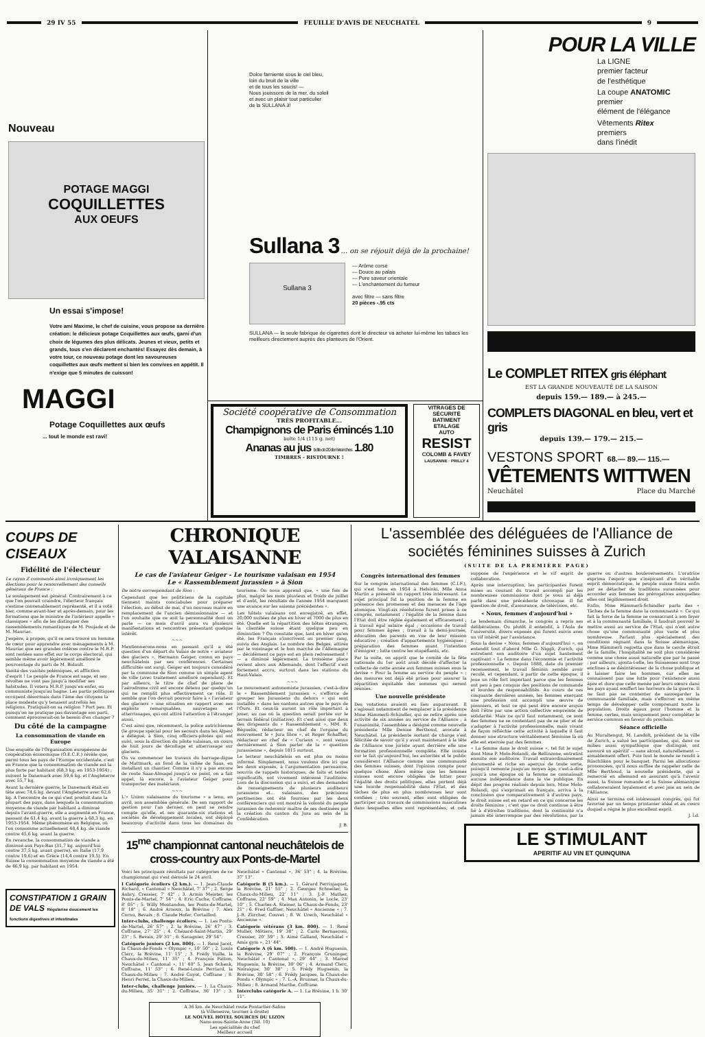29 IV 55 FEUILLE D'AVIS DE NEUCHATEL 9
Nouveau
POTAGE MAGGI
COQUILLETTES
AUX OEUFS
Un essai s'impose!
Votre ami Maxime, le chef de cuisine, vous propose sa dernière création: le délicieux potage Coquillettes aux œufs, garni d'un choix de légumes des plus délicats. Jeunes et vieux, petits et grands, tous s'en déclarent enchantés! Essayez dès demain, à votre tour, ce nouveau potage dont les savoureuses coquillettes aux œufs mettent si bien les convives en appétit. Il n'exige que 5 minutes de cuisson!
MAGGI
Potage Coquillettes aux œufs
... tout le monde est ravi!
Dolce farniente sous le ciel bleu,
loin du bruit de la ville
et de tous les soucis! —
Nous jouissons de la mer, du soleil
et avec un plaisir tout particulier
de la SULLANA 3!
Sullana 3 ... on se réjouit déjà de la prochaine!
Sullana 3
— Arôme corsé
— Douce au palais
— Pure saveur orientale
— L'enchantement du fumeur
avec filtre — sans filtre
20 pièces -.95 cts
SULLANA — la seule fabrique de cigarettes dont le directeur va acheter lui-même les tabacs les meilleurs directement auprès des planteurs de l'Orient.
Société coopérative de Consommation
TRÈS PROFITABLE...
Champignons de Paris émincés 1.10
boîte 1/4 (115 g. net)
Ananas au jus boîte de 20 demi-tranches 1.80
TIMBRES - RISTOURNE !
VITRAGES DE SÉCURITÉ
BATIMENT
ETALAGE
AUTO
RESIST
COLOMB & FAVEY
LAUSANNE · PRILLY 4
POUR LA VILLE
La LIGNE
premier facteur
de l'esthétique
La coupe ANATOMIC
premier
élément de l'élégance
Vêtements Ritex
premiers
dans l'inédit
Le COMPLET RITEX gris éléphant
EST LA GRANDE NOUVEAUTÉ DE LA SAISON
depuis 159.— 189.— à 245.—
COMPLETS DIAGONAL en bleu, vert et gris
depuis 139.— 179.— 215.—
VESTONS SPORT 68.— 89.— 115.—
VÊTEMENTS WITTWEN
Neuchâtel Place du Marché
COUPS DE CISEAUX
Fidélité de l'électeur
Le rayon Z commente ainsi ironiquement les élections pour le renouvellement des conseils généraux de France :
Le soulagement est général. Contrairement à ce que l'on pouvait craindre, l'électeur français s'estime convenablement représenté, et il a voté hier, comme avant-hier et après-demain, pour les formations que le ministre de l'intérieur appelle « classiques » afin de les distinguer des rassemblements romantiques de M. Poujade et de M. Mauriac.
J'espère, à propos, qu'il se sera trouvé un homme de cœur pour apprendre avec ménagements à M. Mauriac que ses grandes colères contre le M.R.P. sont restées sans effet sur le corps électoral, qui semble même avoir légèrement amélioré le pourcentage du parti de M. Bidault.
Vanité des vanités polémiques, et affliction d'esprit ! Le peuple de France est sage, et ses révoltes ne vont pas jusqu'à modifier ses habitudes. Il votera M.R.P. jusqu'en enfer, ou communiste jusqu'au bagne. Les partis politiques occupent désormais dans l'âme des citoyens la place modeste qu'y tenaient autrefois les religions. Pratiquait-on sa religion ? Fort peu. Et puisqu'on ne pratique pas davantage son parti, comment éprouverait-on le besoin d'en changer ?
Du côté de la campagne
La consommation de viande en Europe
Une enquête de l'Organisation européenne de coopération économique (O.E.C.E.) révèle que, parmi tous les pays de l'Europe occidentale, c'est en France que la consommation de viande est la plus forte par habitant (68,3 kg. en 1953-1954) ; suivent le Danemark avec 59,6 kg. et l'Angleterre avec 55,7 kg.
Avant la dernière guerre, le Danemark était en tête avec 74,6 kg. devant l'Angleterre avec 62,6 kg. A l'encontre de ce qui s'est produit dans la plupart des pays, dans lesquels la consommation moyenne de viande par habitant a diminué depuis l'avant-guerre, elle a augmenté en France, passant de 61,4 kg. avant la guerre à 68,3 kg. en 1953-1954. Même phénomène en Belgique, où l'on consomme actuellement 48,4 kg. de viande contre 45,6 kg. avant la guerre.
En revanche, la consommation de viande a diminué aux Pays-Bas (31,7 kg. aujourd'hui contre 37,5 kg. avant guerre), en Italie (17,9 contre 19,6) et en Grèce (14,4 contre 19,5). En Suisse la consommation moyenne de viande a été de 46,9 kg. par habitant en 1954.
CONSTIPATION 1 GRAIN DE VALS Régularise doucement les fonctions digestives et intestinales
CHRONIQUE VALAISANNE
Le cas de l'aviateur Geiger - Le tourisme valaisan en 1954
Le « Rassemblement jurassien » à Sion
De notre correspondant de Sion :
Cependant que les politiciens de la capitale tiennent maints conciabules pour préparer l'élection, au début de mai, d'un nouveau maire en remplacement de l'ancien démissionnaire — et l'on souhaite que ce soit la personnalité dont on parle — ce mois d'avril aura vu plusieurs manifestations et rencontres présentant quelque intérêt.
~~~
Mentionnerons-nous en passant qu'il a été question d'un départ du Valais de notre « aviateur des glaciers », Hermann Geiger, connu en pays neuchâtelois par ses conférences. Certaines difficultés ont surgi. Geiger est toujours considéré par la commune de Sion comme un simple agent de ville (avec traitement amélioré cependant). Et par ailleurs, le titre de chef de place de l'aérodrome civil est encore détenu par quelqu'un qui ne remplit plus effectivement ce rôle. Il semble que l'on devrait pouvoir faire à « l'aviateur des glaciers » une situation en rapport avec ses exploits remarquables, sauvetages et atterrissages, qui ont attiré l'attention à l'étranger aussi.
C'est ainsi que, récemment, la police autrichienne (le groupe spécial pour les secours dans les Alpes) a délégué, à Sion, cinq officiers-pilotes qui ont suivi, sous la direction du pilote valaisan, un cours de huit jours de décollage et atterrissage sur glaciers.
On va commencer les travaux du barrage-digue de Mattmark, au fond de la vallée de Saas, en installant un chantier. Comme il n'y a pas encore de route Saas-Almagel jusqu'à ce point, on a fait appel, là encore, à l'aviateur Geiger pour transporter des matériaux.
~~~
L'« Union valaisanne du tourisme » a tenu, en avril, son assemblée générale. De son rapport de gestion pour l'an dernier, on peut se rendre compte qu'elle, et ses quarante-six stations et sociétés de développement locales, ont déployé beaucoup d'activité dans tous les domaines du tourisme. On nous apprend que, « une fois de plus, malgré les mois pluvieux et froids de juillet et d'août, les résultats de l'année 1954 marquent une avance sur les saisons précédentes ».
Les hôtels valaisans ont enregistré, en effet, 20,000 nuitées de plus en hiver et 7000 de plus en été. Quelle est la répartition des hôtes étrangers, la clientèle suisse étant quelque peu en diminution ? On constate que, tant en hiver qu'en été, les Français s'inscrivent au premier rang, suivis des Anglais. Le nombre des Belges, attirés par le voisinage et le bon marché de l'Allemagne — décidément ce pays est en plein redressement ! — a diminué légèrement. La troisième place revient alors aux Allemands, dont l'effectif s'est fortement accru, surtout dans les stations du Haut-Valais.
~~~
Le mouvement autonomiste jurassien, c'est-à-dire le « Rassemblement jurassien », s'efforce de grouper les Jurassiens du dehors « qui sont installés » dans les cantons autres que le pays de l'Ours. Et ceux-là auront un rôle important à jouer, au cas où la question serait portée sur le terrain fédéral (initiative). Et c'est ainsi que deux des dirigeants du « Rassemblement », MM. R. Béguelin, rédacteur en chef de l'organe du mouvement le « Jura libre », et Roger Schaffter, rédacteur en chef de « Curieux », sont venus dernièrement à Sion parler de la « question jurassienne », depuis 1815 surtout.
Le lecteur neuchâtelois en est plus ou moins informé. Simplement, nous voulons dire ici que les deux exposés, à l'argumentation persuasive, nourris de rappels historiques, de faits et textes significatifs, ont vivement intéressé l'auditoire. Lors de la discussion qui a suivi, et des demandes de renseignements de plusieurs auditeurs jurassiens et... valaisans, des précisions pertinentes ont été fournies par les deux conférenciers qui ont montré la volonté du peuple jurassien de redevenir maître de ses destinées par la création du canton du Jura au sein de la Confédération.
J. B.
15<sup>me</sup> championnat cantonal neuchâtelois de cross-country aux Ponts-de-Martel
Voici les principaux résultats par catégories de ce championnat qui s'est déroulé le 24 avril.
I Catégorie écoliers (2 km.). — 1. Jean-Claude Richard, « Cantonal » Neuchâtel, 7' 37" ; 2. Serge Aubry, Cressier, 7' 42" ; 3. Armin Meister, les Ponts-de-Martel, 7' 54" ; 4. Eric Cuche, Coffrane, 8' 05" ; 5. Willy Montandon, les Ponts-de-Martel, 8' 18" ; 6. André Arnoux, la Brévine ; 7. Alex Cornu, Bevaix ; 8. Claude Hofer, Cortaillod.
Inter-clubs, challenge écoliers. — 1. Les Ponts-de-Martel, 26' 57" ; 2. la Brévine, 26' 47" ; 3. Coffrane, 27' 25" ; 4. Chézard-Saint-Martin, 29' 23" ; 5. Bevaix, 29' 31" ; 6. Savagnier, 29' 54".
Catégorie juniors (2 km. 800). — 1. René Jacot, la Chaux-de-Fonds « Olympic », 10' 50" ; 2. Louis Clerc, la Brévine, 11' 15" ; 3. Frédy Vuille, la Chaux-du-Milieu, 11' 35" ; 4. François Fatton, Neuchâtel « Cantonal », 11' 40" 5. Jean Schenk, Coffrane, 11' 53" ; 6. René-Louis Perriard, la Chaux-du-Milieu ; 7. André Guyot, Coffrane ; 8. Henri Perret, la Chaux-du-Milieu.
Inter-clubs, challenge juniors. — 1. La Chaux-du-Milieu, 35' 31" ; 2. Coffrane, 36' 13" ; 3. Neuchâtel « Cantonal », 36' 53" ; 4. la Brévine, 37' 13".
Catégorie B (5 km.). — 1. Gérard Perrinjaquet, la Brévine, 21' 55" ; 2. Georges Schneiter, la Chaux-du-Milieu, 22' 11" ; 3. J.-F. Mathez, Coffrane, 22' 59" ; 4. Max Antonin, le Locle, 23' 10" ; 5. Charles-A. Steiner, la Chaux-de-Fonds, 23' 21" ; 6. Fred Gaffner, Neuchâtel « Ancienne » ; 7. J.-R. Zürcher, Couvet ; 8. W. Urech, Neuchâtel « Ancienne ».
Catégorie vétérans (3 km. 800). — 1. René Muller, Môtiers, 19' 38" ; 2. Carlo Bernasconi, Cressier, 20' 59" ; 3. Aimé Galland, Neuchâtel « Amis gym », 21' 44".
Catégorie A (6 km. 500). — 1. André Huguenin, la Brévine, 29' 07" ; 2. François Gruninger, Neuchâtel « Cantonal », 29' 44" ; 3. Marcel Huguenin, la Brévine, 30' 06" ; 4. Armand Clerc, Noiraigue, 30' 38" ; 5. Frédy Huguenin, la Brévine, 30' 58" ; 6. Frédy Jacques, la Chaux-de-Fonds « Olympic » ; 7. L.-A. Brunner, la Chaux-du-Milieu ; 8. Armand Marthe, Coffrane.
Interclubs catégorie A. — 1. La Brévine, 1 h. 30' 11".
A 36 km. de Neuchâtel route Pontarlier-Salins
(à Villeneuve, tourner à droite)
LE NOUVEL HOTEL SOURCES DU LIZON
Nans-sous-Sainte-Anne (Tél. 10)
Les spécialités du chef
Meilleur accueil
L'assemblée des déléguées de l'Alliance de sociétés féminines suisses à Zurich
(SUITE DE LA PREMIÈRE PAGE)
Congrès international des femmes
Sur le congrès international des femmes (C.I.F.), qui s'est tenu en 1954 à Helsinki, Mlle Anna Martin a présenté un rapport très intéressant. Le sujet principal fut la position de la femme en présence des promesses et des menaces de l'âge atomique. Vingt-six résolutions furent prises à ce congrès, notamment : l'égalité de la femme dans l'Etat doit être réglée également et efficacement ; à travail égal salaire égal ; occasions de travail pour femmes âgées ; travail à la demi-journée, éducation des parents en vue de leur mission éducative ; création d'appartements hygiéniques ; préparation des femmes ayant l'intention d'émigrer ; lutte contre les stupéfiants, etc.
Par la suite, on apprit que le comité de la fête nationale du 1er août avait décidé d'affecter la collecte de cette année aux femmes suisses sous la devise « Pour la femme au service du peuple » ; des mesures ont déjà été prises pour assurer la répartition équitable des sommes qui seront réunies.
Une nouvelle présidente
Des votations avaient eu lieu auparavant. Il s'agissait notamment de remplacer à la présidence Mme Hämmerli-Schindler, qui se retire après une activité de six années au service de l'Alliance ; à l'unanimité, l'assemblée a désigné comme nouvelle présidente Mlle Denise Berthoud, avocate à Neuchâtel. La présidente sortant de charge s'est félicitée de savoir qu'il y avait maintenant à la tête de l'Alliance une juriste ayant derrière elle une formation professionnelle complète. Elle insista sur le fait qu'aujourd'hui, les autorités et le public considèrent l'Alliance comme une communauté des femmes suisses, dont l'opinion compte pour quelque chose. Alors même que les femmes suisses sont encore obligées de lutter pour l'égalité des droits politiques, elles portent déjà une lourde responsabilité dans l'Etat, et des tâches de plus en plus nombreuses leur sont confiées ; très souvent, elles sont obligées de participer aux travaux de commissions masculines dans lesquelles elles sont représentées, et cela suppose de l'expérience et le vif esprit de collaboration.
Après une interruption, les participantes furent mises au courant du travail accompli par les nombreuses commissions dont je vous ai déjà parlé dans une précédente chronique. Il fut question de droit, d'assurance, de télévision, etc.
« Nous, femmes d'aujourd'hui »
Le lendemain dimanche, le congrès a repris ses délibérations. Ou plutôt il entendit, à l'Aula de l'université, divers exposés qui furent suivis avec un vif intérêt par l'assistance.
Sous la devise « Nous, femmes d'aujourd'hui », on entendit tout d'abord Mlle G. Niggli, Zurich, qui entretient son auditoire d'un sujet hautement captivant « La femme dans l'économie et l'activité professionnelle ». Depuis 1888, date du premier recensement, le travail féminin semble avoir reculé, et cependant, à partir de cette époque, il joue un rôle fort important parce que les femmes ont peu à peu conquis des positions de commande et lourdes de responsabilités. Au cours de ces cinquante dernières années, les femmes exerçant une profession ont accompli une œuvre de pionniers, et tout ce qui peut être encore acquis doit l'être par une action collective empreinte de solidarité. Mais ce qu'il faut notamment, ce sont des femmes ne se contentant pas de se plier et de s'adapter à l'activité professionnelle, mais vivant de façon réfléchie cette activité à laquelle il faut donner une structure véritablement féminine là où elle est exercée par des femmes.
« La femme dans le droit suisse », tel fut le sujet dont Mme P. Molo-Rolandi, de Bellinzone, entretint ensuite son auditoire. Travail extraordinairement documenté et riche en aperçus de toute sorte, puisqu'il remonte jusqu'au moyen âge, c'est-à-dire jusqu'à une époque où la femme ne connaissait aucune indépendance dans la vie publique. En dépit des progrès réalisés depuis lors, Mme Molo-Rolandi, qui s'exprimait en français, arriva à la conclusion que comparativement à d'autres pays, le droit suisse est en retard en ce qui concerne les droits féminins ; c'est que ce droit continue à être lié à d'étroites traditions, dont la continuité n'a jamais été interrompue par des révolutions, par la guerre ou d'autres bouleversements. L'oratrice exprima l'espoir que s'inspirant d'un véritable esprit démocratique, le peuple suisse finira enfin par se détacher de traditions surannées pour accorder aux femmes les prérogatives auxquelles elles ont légitimement droit.
Enfin, Mme Hämmerli-Schindler parla des « Tâches de la femme dans la communauté ». Ce qui fait la force de la femme se consacrant à son foyer et à la communauté familiale, il faudrait pouvoir le mettre aussi au service de l'Etat, qui n'est autre chose qu'une communauté plus vaste et plus nombreuse. Parlant plus spécialement des conditions régnant dans la Suisse alémanique, Mme Hämmerli regretta que dans le cercle étroit de la famille, l'hospitalité ne soit plus considérée comme une chose aussi naturelle que par le passé ; par ailleurs, ajouta-t-elle, les Suissesses sont trop enclines à se désintéresser de la chose publique et à laisser faire les hommes, car elles ne connaissent pas une lutte pour l'existence aussi âpre et dure que celle menée par leurs sœurs dans les pays ayant souffert les horreurs de la guerre. Il ne faut pas se contenter de sauvegarder la communauté familiale, mais s'efforcer en même temps de développer celle comprenant toute la population. Droits égaux pour l'homme et la femme, certes, mais uniquement pour compléter le service commun en faveur du prochain.
Séance officielle
Au Muraltengut, M. Landolt, président de la ville de Zurich, a salué les participantes, qui, dans ce milieu aussi sympathique que distingué, ont savouré un apéritif — sans alcool, naturellement — aimablement offert. Puis tout le monde se rendit à Rüschlikon pour le banquet. Parmi les allocutions prononcées, qu'il nous suffise de rappeler celle de Mlle Berthoud, la nouvelle présidente, qui a remercié en allemand en assurant qu'à l'avenir aussi, la Suisse romande et la Suisse alémanique collaboreraient loyalement et avec joie au sein de l'Alliance.
Ainsi se termina cet intéressant congrès, qui fut favorisé par un temps printanier idéal et au cours duquel a régné le plus excellent esprit.
J. Ld.
LE STIMULANT
APERITIF AU VIN ET QUINQUINA